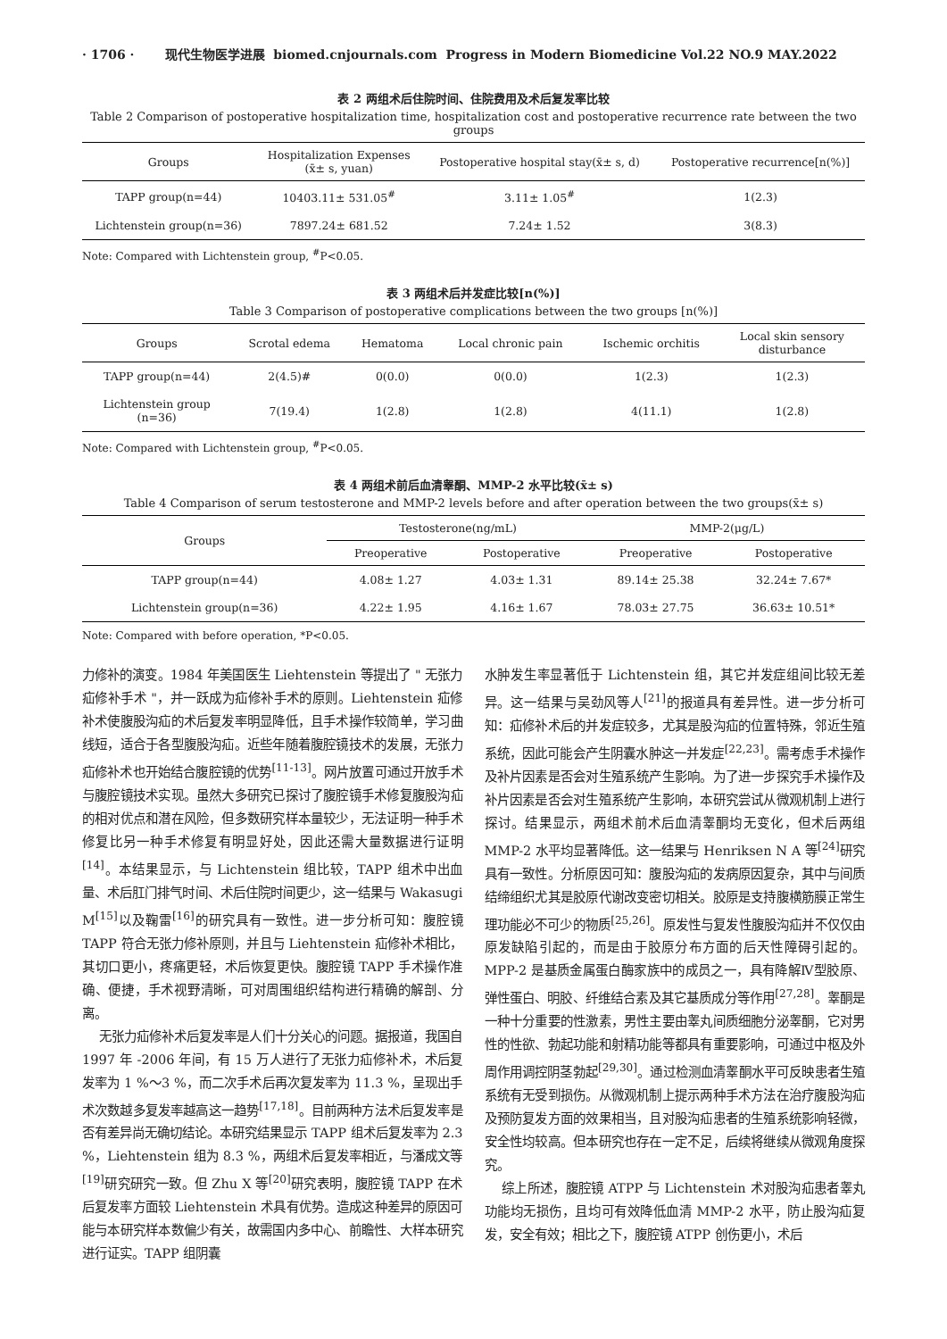· 1706 · 现代生物医学进展 biomed.cnjournals.com Progress in Modern Biomedicine Vol.22 NO.9 MAY.2022
表 2 两组术后住院时间、住院费用及术后复发率比较
Table 2 Comparison of postoperative hospitalization time, hospitalization cost and postoperative recurrence rate between the two groups
| Groups | Hospitalization Expenses (x̄± s, yuan) | Postoperative hospital stay(x̄± s, d) | Postoperative recurrence[n(%)] |
| --- | --- | --- | --- |
| TAPP group(n=44) | 10403.11± 531.05<sup>#</sup> | 3.11± 1.05<sup>#</sup> | 1(2.3) |
| Lichtenstein group(n=36) | 7897.24± 681.52 | 7.24± 1.52 | 3(8.3) |
Note: Compared with Lichtenstein group, <sup>#</sup>P<0.05.
表 3 两组术后并发症比较[n(%)]
Table 3 Comparison of postoperative complications between the two groups [n(%)]
| Groups | Scrotal edema | Hematoma | Local chronic pain | Ischemic orchitis | Local skin sensory disturbance |
| --- | --- | --- | --- | --- | --- |
| TAPP group(n=44) | 2(4.5)# | 0(0.0) | 0(0.0) | 1(2.3) | 1(2.3) |
| Lichtenstein group (n=36) | 7(19.4) | 1(2.8) | 1(2.8) | 4(11.1) | 1(2.8) |
Note: Compared with Lichtenstein group, <sup>#</sup>P<0.05.
表 4 两组术前后血清睾酮、MMP-2 水平比较(x̄± s)
Table 4 Comparison of serum testosterone and MMP-2 levels before and after operation between the two groups(x̄± s)
| Groups | Testosterone(ng/mL) | | MMP-2(μg/L) | |
| --- | --- | --- | --- | --- |
| | Preoperative | Postoperative | Preoperative | Postoperative |
| TAPP group(n=44) | 4.08± 1.27 | 4.03± 1.31 | 89.14± 25.38 | 32.24± 7.67* |
| Lichtenstein group(n=36) | 4.22± 1.95 | 4.16± 1.67 | 78.03± 27.75 | 36.63± 10.51* |
Note: Compared with before operation, *P<0.05.
力修补的演变。1984 年美国医生 Liehtenstein 等提出了 " 无张力疝修补手术 "，并一跃成为疝修补手术的原则。Liehtenstein 疝修补术使腹股沟疝的术后复发率明显降低，且手术操作较简单，学习曲线短，适合于各型腹股沟疝。近些年随着腹腔镜技术的发展，无张力疝修补术也开始结合腹腔镜的优势<sup>[11-13]</sup>。网片放置可通过开放手术与腹腔镜技术实现。虽然大多研究已探讨了腹腔镜手术修复腹股沟疝的相对优点和潜在风险，但多数研究样本量较少，无法证明一种手术修复比另一种手术修复有明显好处，因此还需大量数据进行证明<sup>[14]</sup>。本结果显示，与 Lichtenstein 组比较，TAPP 组术中出血量、术后肛门排气时间、术后住院时间更少，这一结果与 Wakasugi M<sup>[15]</sup>以及鞠雷<sup>[16]</sup>的研究具有一致性。进一步分析可知：腹腔镜 TAPP 符合无张力修补原则，并且与 Liehtenstein 疝修补术相比，其切口更小，疼痛更轻，术后恢复更快。腹腔镜 TAPP 手术操作准确、便捷，手术视野清晰，可对周围组织结构进行精确的解剖、分离。
无张力疝修补术后复发率是人们十分关心的问题。据报道，我国自 1997 年 -2006 年间，有 15 万人进行了无张力疝修补术，术后复发率为 1 %～3 %，而二次手术后再次复发率为 11.3 %，呈现出手术次数越多复发率越高这一趋势<sup>[17,18]</sup>。目前两种方法术后复发率是否有差异尚无确切结论。本研究结果显示 TAPP 组术后复发率为 2.3 %，Liehtenstein 组为 8.3 %，两组术后复发率相近，与潘成文等<sup>[19]</sup>研究研究一致。但 Zhu X 等<sup>[20]</sup>研究表明，腹腔镜 TAPP 在术后复发率方面较 Liehtenstein 术具有优势。造成这种差异的原因可能与本研究样本数偏少有关，故需国内多中心、前瞻性、大样本研究进行证实。TAPP 组阴囊
水肿发生率显著低于 Lichtenstein 组，其它并发症组间比较无差异。这一结果与吴劲风等人<sup>[21]</sup>的报道具有差异性。进一步分析可知：疝修补术后的并发症较多，尤其是股沟疝的位置特殊，邻近生殖系统，因此可能会产生阴囊水肿这一并发症<sup>[22,23]</sup>。需考虑手术操作及补片因素是否会对生殖系统产生影响。为了进一步探究手术操作及补片因素是否会对生殖系统产生影响，本研究尝试从微观机制上进行探讨。结果显示，两组术前术后血清睾酮均无变化，但术后两组 MMP-2 水平均显著降低。这一结果与 Henriksen N A 等<sup>[24]</sup>研究具有一致性。分析原因可知：腹股沟疝的发病原因复杂，其中与间质结缔组织尤其是胶原代谢改变密切相关。胶原是支持腹横筋膜正常生理功能必不可少的物质<sup>[25,26]</sup>。原发性与复发性腹股沟疝并不仅仅由原发缺陷引起的，而是由于胶原分布方面的后天性障碍引起的。MPP-2 是基质金属蛋白酶家族中的成员之一，具有降解Ⅳ型胶原、弹性蛋白、明胶、纤维结合素及其它基质成分等作用<sup>[27,28]</sup>。睾酮是一种十分重要的性激素，男性主要由睾丸间质细胞分泌睾酮，它对男性的性欲、勃起功能和射精功能等都具有重要影响，可通过中枢及外周作用调控阴茎勃起<sup>[29,30]</sup>。通过检测血清睾酮水平可反映患者生殖系统有无受到损伤。从微观机制上提示两种手术方法在治疗腹股沟疝及预防复发方面的效果相当，且对股沟疝患者的生殖系统影响轻微，安全性均较高。但本研究也存在一定不足，后续将继续从微观角度探究。
综上所述，腹腔镜 ATPP 与 Lichtenstein 术对股沟疝患者睾丸功能均无损伤，且均可有效降低血清 MMP-2 水平，防止股沟疝复发，安全有效；相比之下，腹腔镜 ATPP 创伤更小，术后